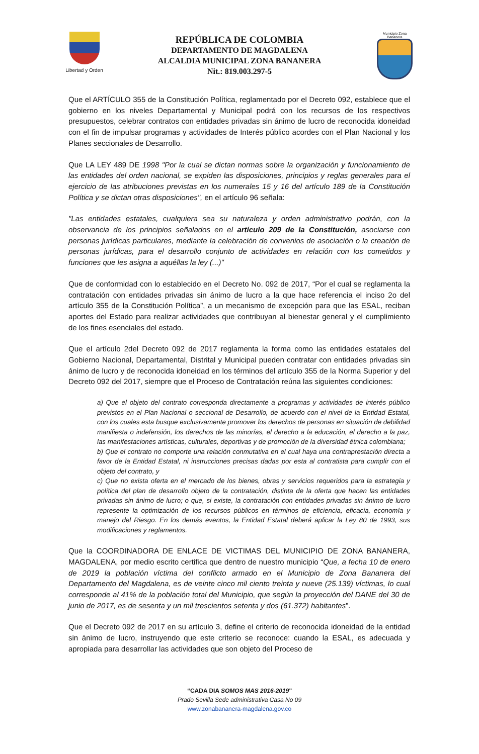Libertad y Orden
REPÚBLICA DE COLOMBIA
DEPARTAMENTO DE MAGDALENA
ALCALDIA MUNICIPAL ZONA BANANERA
Nit.: 819.003.297-5
Municipio Zona Bananera
Que el ARTÍCULO 355 de la Constitución Política, reglamentado por el Decreto 092, establece que el gobierno en los niveles Departamental y Municipal podrá con los recursos de los respectivos presupuestos, celebrar contratos con entidades privadas sin ánimo de lucro de reconocida idoneidad con el fin de impulsar programas y actividades de Interés público acordes con el Plan Nacional y los Planes seccionales de Desarrollo.
Que LA LEY 489 DE 1998 "Por la cual se dictan normas sobre la organización y funcionamiento de las entidades del orden nacional, se expiden las disposiciones, principios y reglas generales para el ejercicio de las atribuciones previstas en los numerales 15 y 16 del artículo 189 de la Constitución Política y se dictan otras disposiciones", en el artículo 96 señala:
"Las entidades estatales, cualquiera sea su naturaleza y orden administrativo podrán, con la observancia de los principios señalados en el artículo 209 de la Constitución, asociarse con personas jurídicas particulares, mediante la celebración de convenios de asociación o la creación de personas jurídicas, para el desarrollo conjunto de actividades en relación con los cometidos y funciones que les asigna a aquéllas la ley (...)"
Que de conformidad con lo establecido en el Decreto No. 092 de 2017, “Por el cual se reglamenta la contratación con entidades privadas sin ánimo de lucro a la que hace referencia el inciso 2o del artículo 355 de la Constitución Política”, a un mecanismo de excepción para que las ESAL, reciban aportes del Estado para realizar actividades que contribuyan al bienestar general y el cumplimiento de los fines esenciales del estado.
Que el artículo 2del Decreto 092 de 2017 reglamenta la forma como las entidades estatales del Gobierno Nacional, Departamental, Distrital y Municipal pueden contratar con entidades privadas sin ánimo de lucro y de reconocida idoneidad en los términos del artículo 355 de la Norma Superior y del Decreto 092 del 2017, siempre que el Proceso de Contratación reúna las siguientes condiciones:
a) Que el objeto del contrato corresponda directamente a programas y actividades de interés público previstos en el Plan Nacional o seccional de Desarrollo, de acuerdo con el nivel de la Entidad Estatal, con los cuales esta busque exclusivamente promover los derechos de personas en situación de debilidad manifiesta o indefensión, los derechos de las minorías, el derecho a la educación, el derecho a la paz, las manifestaciones artísticas, culturales, deportivas y de promoción de la diversidad étnica colombiana;
b) Que el contrato no comporte una relación conmutativa en el cual haya una contraprestación directa a favor de la Entidad Estatal, ni instrucciones precisas dadas por esta al contratista para cumplir con el objeto del contrato, y
c) Que no exista oferta en el mercado de los bienes, obras y servicios requeridos para la estrategia y política del plan de desarrollo objeto de la contratación, distinta de la oferta que hacen las entidades privadas sin ánimo de lucro; o que, si existe, la contratación con entidades privadas sin ánimo de lucro represente la optimización de los recursos públicos en términos de eficiencia, eficacia, economía y manejo del Riesgo. En los demás eventos, la Entidad Estatal deberá aplicar la Ley 80 de 1993, sus modificaciones y reglamentos.
Que la COORDINADORA DE ENLACE DE VICTIMAS DEL MUNICIPIO DE ZONA BANANERA, MAGDALENA, por medio escrito certifica que dentro de nuestro municipio “Que, a fecha 10 de enero de 2019 la población víctima del conflicto armado en el Municipio de Zona Bananera del Departamento del Magdalena, es de veinte cinco mil ciento treinta y nueve (25.139) víctimas, lo cual corresponde al 41% de la población total del Municipio, que según la proyección del DANE del 30 de junio de 2017, es de sesenta y un mil trescientos setenta y dos (61.372) habitantes”.
Que el Decreto 092 de 2017 en su artículo 3, define el criterio de reconocida idoneidad de la entidad sin ánimo de lucro, instruyendo que este criterio se reconoce: cuando la ESAL, es adecuada y apropiada para desarrollar las actividades que son objeto del Proceso de
“CADA DIA SOMOS MAS 2016-2019"
Prado Sevilla Sede administrativa Casa No 09
www.zonabananera-magdalena.gov.co